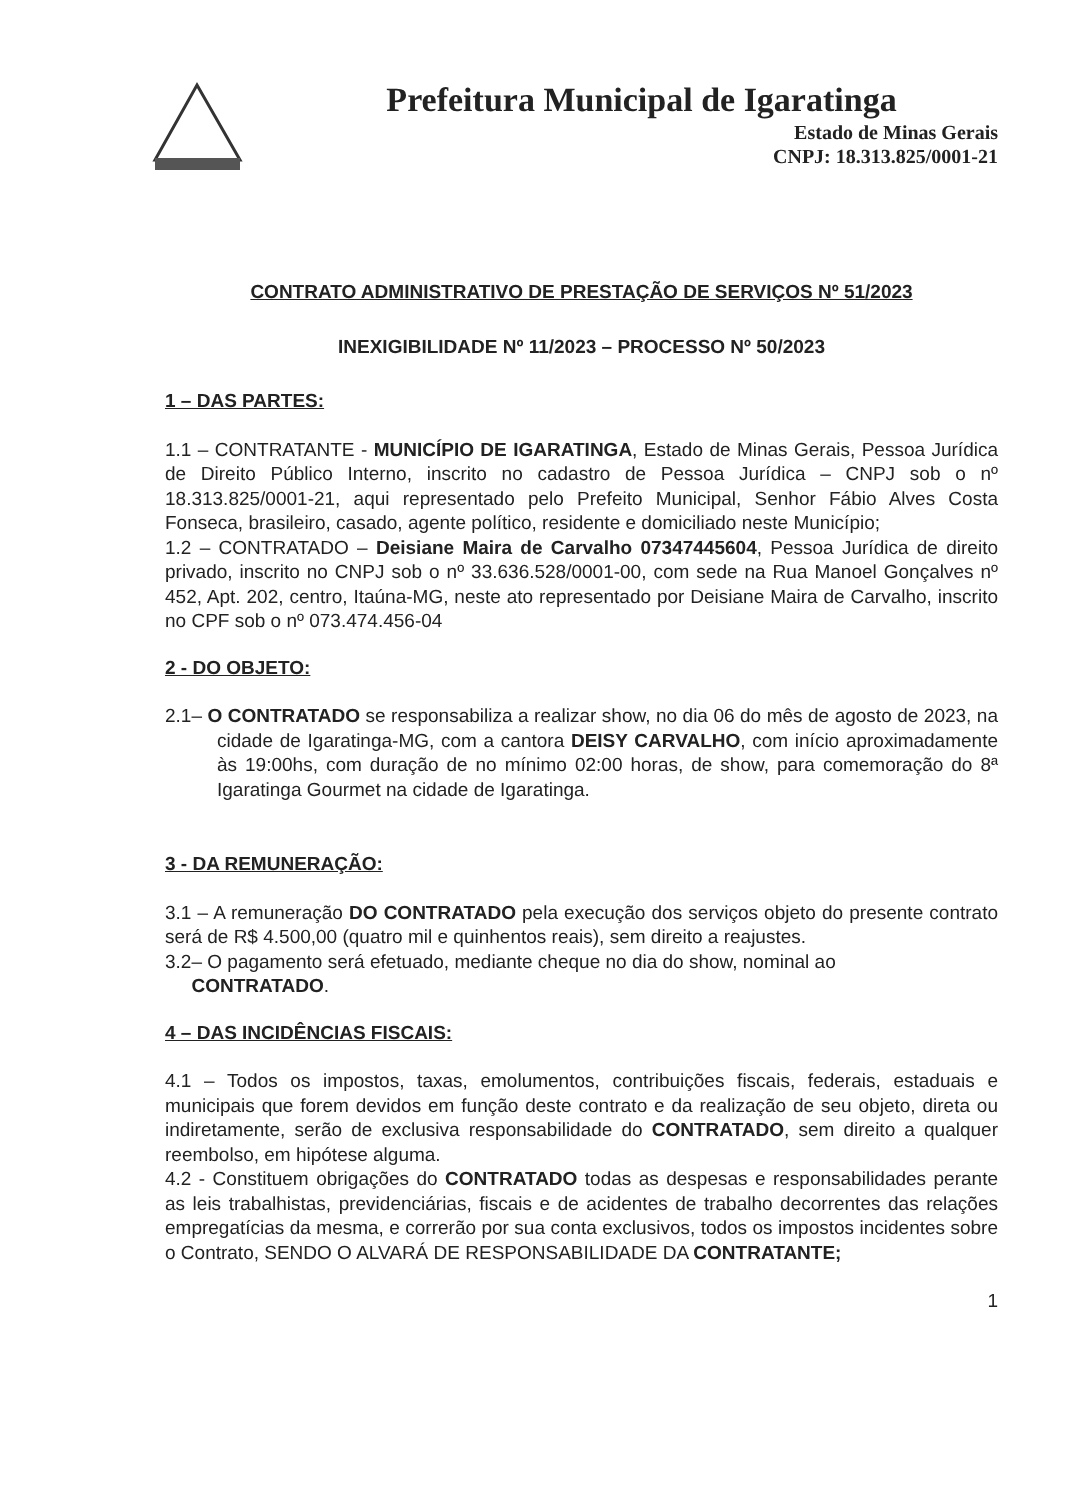Prefeitura Municipal de Igaratinga
Estado de Minas Gerais
CNPJ: 18.313.825/0001-21
CONTRATO ADMINISTRATIVO DE PRESTAÇÃO DE SERVIÇOS Nº 51/2023
INEXIGIBILIDADE Nº 11/2023 – PROCESSO Nº 50/2023
1 – DAS PARTES:
1.1 – CONTRATANTE - MUNICÍPIO DE IGARATINGA, Estado de Minas Gerais, Pessoa Jurídica de Direito Público Interno, inscrito no cadastro de Pessoa Jurídica – CNPJ sob o nº 18.313.825/0001-21, aqui representado pelo Prefeito Municipal, Senhor Fábio Alves Costa Fonseca, brasileiro, casado, agente político, residente e domiciliado neste Município;
1.2 – CONTRATADO – Deisiane Maira de Carvalho 07347445604, Pessoa Jurídica de direito privado, inscrito no CNPJ sob o nº 33.636.528/0001-00, com sede na Rua Manoel Gonçalves nº 452, Apt. 202, centro, Itaúna-MG, neste ato representado por Deisiane Maira de Carvalho, inscrito no CPF sob o nº 073.474.456-04
2 - DO OBJETO:
2.1– O CONTRATADO se responsabiliza a realizar show, no dia 06 do mês de agosto de 2023, na cidade de Igaratinga-MG, com a cantora DEISY CARVALHO, com início aproximadamente às 19:00hs, com duração de no mínimo 02:00 horas, de show, para comemoração do 8ª Igaratinga Gourmet na cidade de Igaratinga.
3 - DA REMUNERAÇÃO:
3.1 – A remuneração DO CONTRATADO pela execução dos serviços objeto do presente contrato será de R$ 4.500,00 (quatro mil e quinhentos reais), sem direito a reajustes.
3.2– O pagamento será efetuado, mediante cheque no dia do show, nominal ao
CONTRATADO.
4 – DAS INCIDÊNCIAS FISCAIS:
4.1 – Todos os impostos, taxas, emolumentos, contribuições fiscais, federais, estaduais e municipais que forem devidos em função deste contrato e da realização de seu objeto, direta ou indiretamente, serão de exclusiva responsabilidade do CONTRATADO, sem direito a qualquer reembolso, em hipótese alguma.
4.2 - Constituem obrigações do CONTRATADO todas as despesas e responsabilidades perante as leis trabalhistas, previdenciárias, fiscais e de acidentes de trabalho decorrentes das relações empregatícias da mesma, e correrão por sua conta exclusivos, todos os impostos incidentes sobre o Contrato, SENDO O ALVARÁ DE RESPONSABILIDADE DA CONTRATANTE;
1